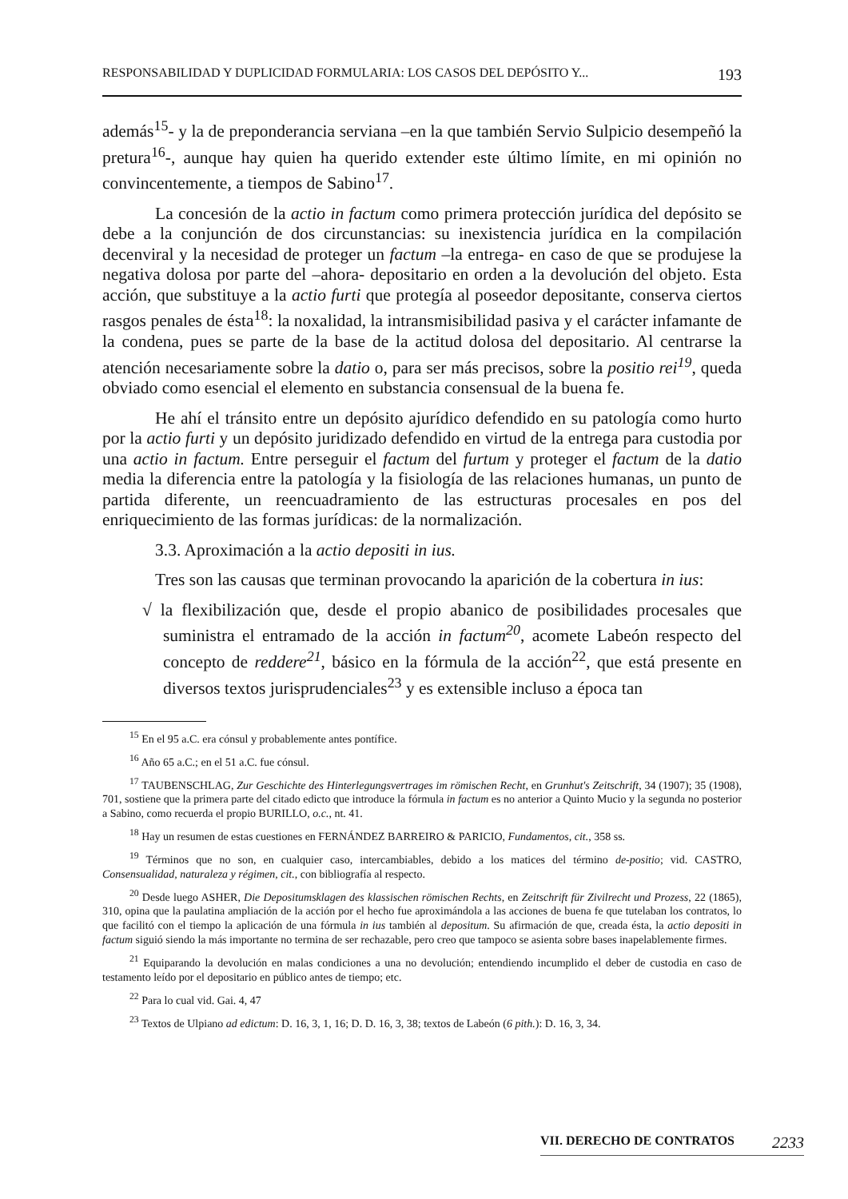RESPONSABILIDAD Y DUPLICIDAD FORMULARIA: LOS CASOS DEL DEPÓSITO Y... 193
además<sup>15</sup>- y la de preponderancia serviana –en la que también Servio Sulpicio desempeñó la pretura<sup>16</sup>-, aunque hay quien ha querido extender este último límite, en mi opinión no convincentemente, a tiempos de Sabino<sup>17</sup>.
La concesión de la actio in factum como primera protección jurídica del depósito se debe a la conjunción de dos circunstancias: su inexistencia jurídica en la compilación decenviral y la necesidad de proteger un factum –la entrega- en caso de que se produjese la negativa dolosa por parte del –ahora- depositario en orden a la devolución del objeto. Esta acción, que substituye a la actio furti que protegía al poseedor depositante, conserva ciertos rasgos penales de ésta<sup>18</sup>: la noxalidad, la intransmisibilidad pasiva y el carácter infamante de la condena, pues se parte de la base de la actitud dolosa del depositario. Al centrarse la atención necesariamente sobre la datio o, para ser más precisos, sobre la positio rei<sup>19</sup>, queda obviado como esencial el elemento en substancia consensual de la buena fe.
He ahí el tránsito entre un depósito ajurídico defendido en su patología como hurto por la actio furti y un depósito juridizado defendido en virtud de la entrega para custodia por una actio in factum. Entre perseguir el factum del furtum y proteger el factum de la datio media la diferencia entre la patología y la fisiología de las relaciones humanas, un punto de partida diferente, un reencuadramiento de las estructuras procesales en pos del enriquecimiento de las formas jurídicas: de la normalización.
3.3. Aproximación a la actio depositi in ius.
Tres son las causas que terminan provocando la aparición de la cobertura in ius:
√ la flexibilización que, desde el propio abanico de posibilidades procesales que suministra el entramado de la acción in factum<sup>20</sup>, acomete Labeón respecto del concepto de reddere<sup>21</sup>, básico en la fórmula de la acción<sup>22</sup>, que está presente en diversos textos jurisprudenciales<sup>23</sup> y es extensible incluso a época tan
<sup>15</sup> En el 95 a.C. era cónsul y probablemente antes pontífice.
<sup>16</sup> Año 65 a.C.; en el 51 a.C. fue cónsul.
<sup>17</sup> TAUBENSCHLAG, Zur Geschichte des Hinterlegungsvertrages im römischen Recht, en Grunhut's Zeitschrift, 34 (1907); 35 (1908), 701, sostiene que la primera parte del citado edicto que introduce la fórmula in factum es no anterior a Quinto Mucio y la segunda no posterior a Sabino, como recuerda el propio BURILLO, o.c., nt. 41.
<sup>18</sup> Hay un resumen de estas cuestiones en FERNÁNDEZ BARREIRO & PARICIO, Fundamentos, cit., 358 ss.
<sup>19</sup> Términos que no son, en cualquier caso, intercambiables, debido a los matices del término de-positio; vid. CASTRO, Consensualidad, naturaleza y régimen, cit., con bibliografía al respecto.
<sup>20</sup> Desde luego ASHER, Die Depositumsklagen des klassischen römischen Rechts, en Zeitschrift für Zivilrecht und Prozess, 22 (1865), 310, opina que la paulatina ampliación de la acción por el hecho fue aproximándola a las acciones de buena fe que tutelaban los contratos, lo que facilitó con el tiempo la aplicación de una fórmula in ius también al depositum. Su afirmación de que, creada ésta, la actio depositi in factum siguió siendo la más importante no termina de ser rechazable, pero creo que tampoco se asienta sobre bases inapelablemente firmes.
<sup>21</sup> Equiparando la devolución en malas condiciones a una no devolución; entendiendo incumplido el deber de custodia en caso de testamento leído por el depositario en público antes de tiempo; etc.
<sup>22</sup> Para lo cual vid. Gai. 4, 47
<sup>23</sup> Textos de Ulpiano ad edictum: D. 16, 3, 1, 16; D. D. 16, 3, 38; textos de Labeón (6 pith.): D. 16, 3, 34.
VII. DERECHO DE CONTRATOS 2233